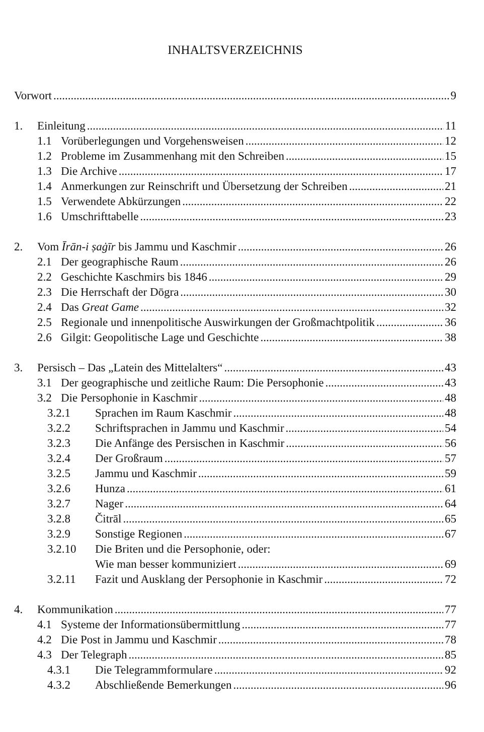INHALTSVERZEICHNIS
Vorwort 9
1. Einleitung 11
1.1 Vorüberlegungen und Vorgehensweisen 12
1.2 Probleme im Zusammenhang mit den Schreiben 15
1.3 Die Archive 17
1.4 Anmerkungen zur Reinschrift und Übersetzung der Schreiben 21
1.5 Verwendete Abkürzungen 22
1.6 Umschrifttabelle 23
2. Vom Īrān-i ṣaġīr bis Jammu und Kaschmir 26
2.1 Der geographische Raum 26
2.2 Geschichte Kaschmirs bis 1846 29
2.3 Die Herrschaft der Dōgra 30
2.4 Das Great Game 32
2.5 Regionale und innenpolitische Auswirkungen der Großmachtpolitik 36
2.6 Gilgit: Geopolitische Lage und Geschichte 38
3. Persisch – Das „Latein des Mittelalters“ 43
3.1 Der geographische und zeitliche Raum: Die Persophonie 43
3.2 Die Persophonie in Kaschmir 48
3.2.1 Sprachen im Raum Kaschmir 48
3.2.2 Schriftsprachen in Jammu und Kaschmir 54
3.2.3 Die Anfänge des Persischen in Kaschmir 56
3.2.4 Der Großraum 57
3.2.5 Jammu und Kaschmir 59
3.2.6 Hunza 61
3.2.7 Nager 64
3.2.8 Čitrāl 65
3.2.9 Sonstige Regionen 67
3.2.10 Die Briten und die Persophonie, oder:
Wie man besser kommuniziert 69
3.2.11 Fazit und Ausklang der Persophonie in Kaschmir 72
4. Kommunikation 77
4.1 Systeme der Informationsübermittlung 77
4.2 Die Post in Jammu und Kaschmir 78
4.3 Der Telegraph 85
4.3.1 Die Telegrammformulare 92
4.3.2 Abschließende Bemerkungen 96